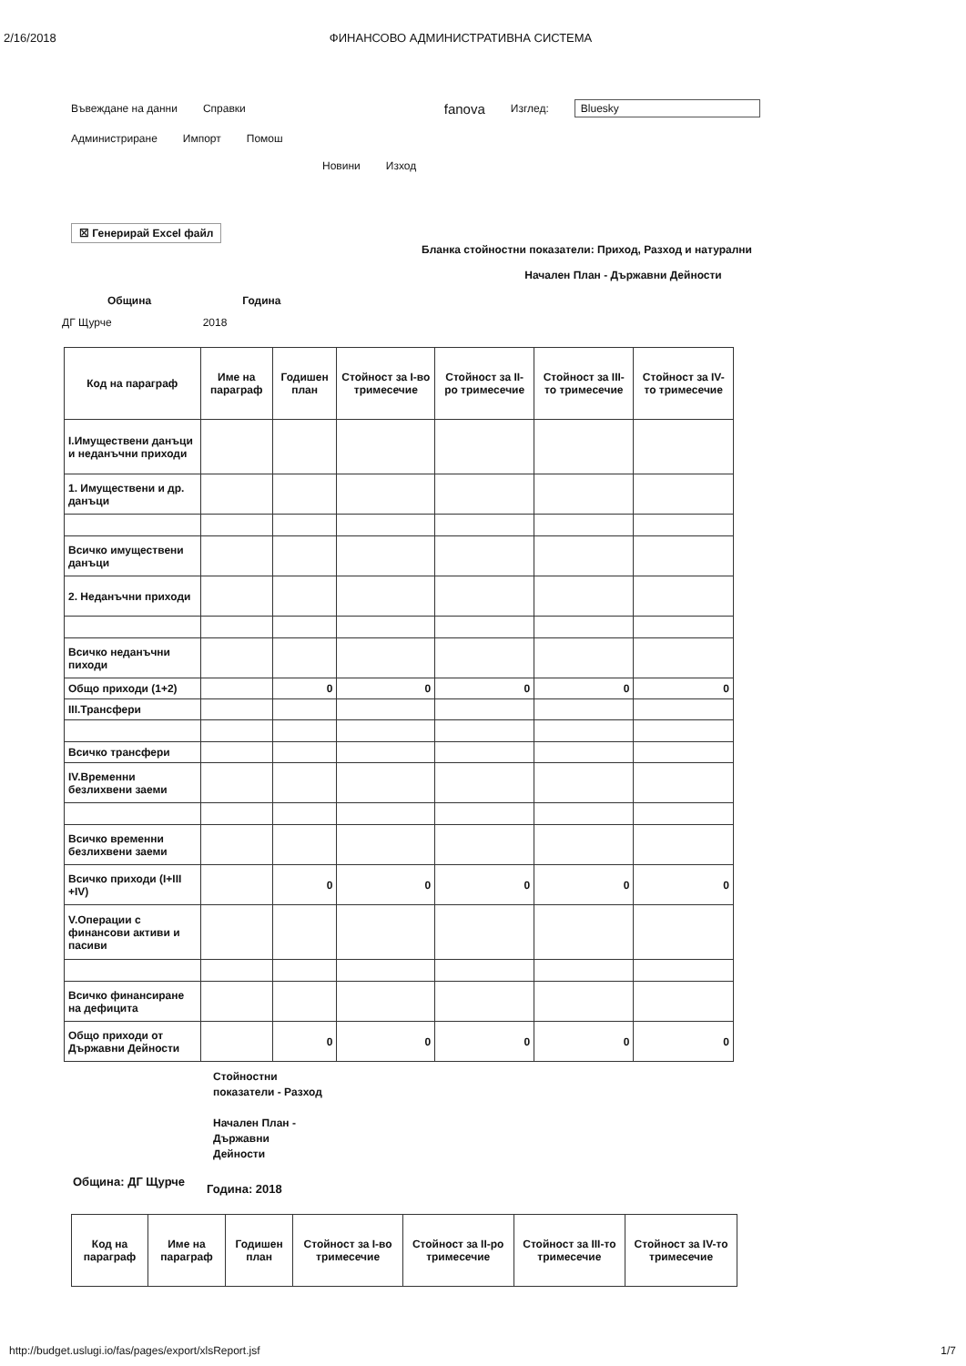2/16/2018 ФИНАНСОВО АДМИНИСТРАТИВНА СИСТЕМА
Въвеждане на данни Справки fanova Изглед: Bluesky
Администриране Импорт Помош
Новини Изход
☒ Генерирай Excel файл
Бланка стойностни показатели: Приход, Разход и натурални
Начален План - Държавни Дейности
Община Година
ДГ Щурче 2018
| Код на параграф | Име на параграф | Годишен план | Стойност за I-во тримесечие | Стойност за II-ро тримесечие | Стойност за III-то тримесечие | Стойност за IV-то тримесечие |
| --- | --- | --- | --- | --- | --- | --- |
| I.Имуществени данъци и неданъчни приходи | | | | | | |
| 1. Имуществени и др. данъци | | | | | | |
| Всичко имуществени данъци | | | | | | |
| 2. Неданъчни приходи | | | | | | |
| Всичко неданъчни пиходи | | | | | | |
| Общо приходи (1+2) | | 0 | 0 | 0 | 0 | 0 |
| III.Трансфери | | | | | | |
| Всичко трансфери | | | | | | |
| IV.Временни безлихвени заеми | | | | | | |
| Всичко временни безлихвени заеми | | | | | | |
| Всичко приходи (I+III +IV) | | 0 | 0 | 0 | 0 | 0 |
| V.Операции с финансови активи и пасиви | | | | | | |
| Всичко финансиране на дефицита | | | | | | |
| Общо приходи от Държавни Дейности | | 0 | 0 | 0 | 0 | 0 |
Стойностни
показатели - Разход
Начален План -
Държавни
Дейности
Община: ДГ Щурче Година: 2018
| Код на параграф | Име на параграф | Годишен план | Стойност за I-во тримесечие | Стойност за II-ро тримесечие | Стойност за III-то тримесечие | Стойност за IV-то тримесечие |
| --- | --- | --- | --- | --- | --- | --- |
http://budget.uslugi.io/fas/pages/export/xlsReport.jsf 1/7